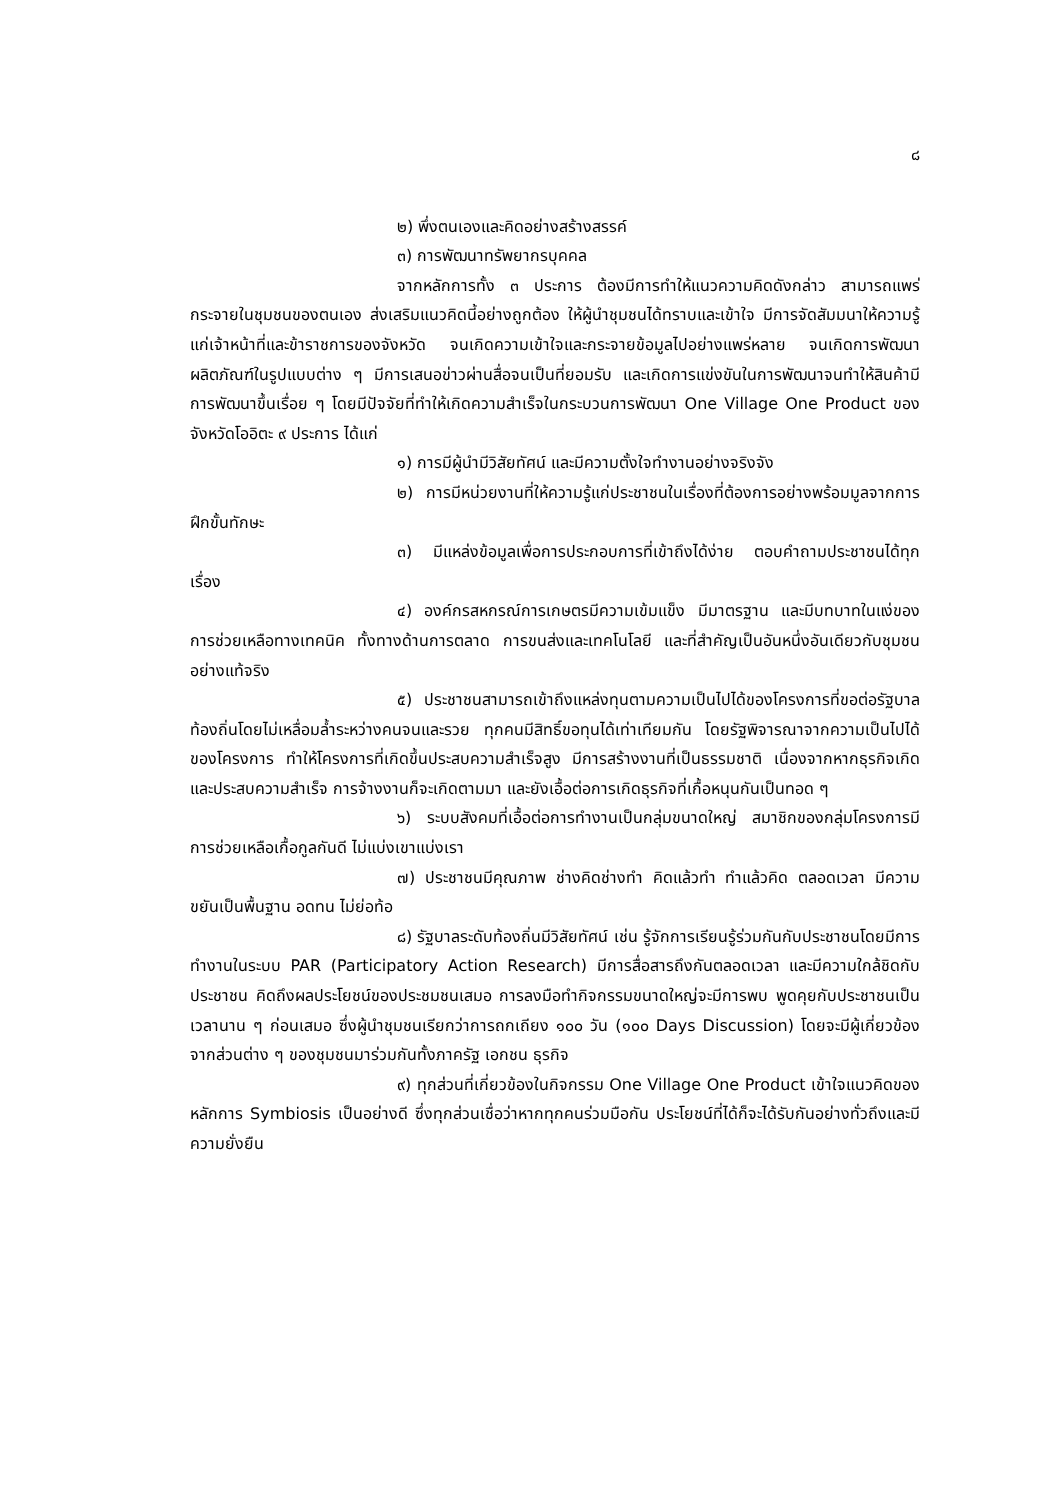๘
๒) พึ่งตนเองและคิดอย่างสร้างสรรค์
๓) การพัฒนาทรัพยากรบุคคล
จากหลักการทั้ง ๓ ประการ ต้องมีการทำให้แนวความคิดดังกล่าว สามารถแพร่กระจายในชุมชนของตนเอง ส่งเสริมแนวคิดนี้อย่างถูกต้อง ให้ผู้นำชุมชนได้ทราบและเข้าใจ มีการจัดสัมมนาให้ความรู้แก่เจ้าหน้าที่และข้าราชการของจังหวัด จนเกิดความเข้าใจและกระจายข้อมูลไปอย่างแพร่หลาย จนเกิดการพัฒนาผลิตภัณฑ์ในรูปแบบต่าง ๆ มีการเสนอข่าวผ่านสื่อจนเป็นที่ยอมรับ และเกิดการแข่งขันในการพัฒนาจนทำให้สินค้ามีการพัฒนาขึ้นเรื่อย ๆ โดยมีปัจจัยที่ทำให้เกิดความสำเร็จในกระบวนการพัฒนา One Village One Product ของจังหวัดโออิตะ ๙ ประการ ได้แก่
๑) การมีผู้นำมีวิสัยทัศน์ และมีความตั้งใจทำงานอย่างจริงจัง
๒) การมีหน่วยงานที่ให้ความรู้แก่ประชาชนในเรื่องที่ต้องการอย่างพร้อมมูลจากการฝึกขั้นทักษะ
๓) มีแหล่งข้อมูลเพื่อการประกอบการที่เข้าถึงได้ง่าย ตอบคำถามประชาชนได้ทุกเรื่อง
๔) องค์กรสหกรณ์การเกษตรมีความเข้มแข็ง มีมาตรฐาน และมีบทบาทในแง่ของการช่วยเหลือทางเทคนิค ทั้งทางด้านการตลาด การขนส่งและเทคโนโลยี และที่สำคัญเป็นอันหนึ่งอันเดียวกับชุมชนอย่างแท้จริง
๕) ประชาชนสามารถเข้าถึงแหล่งทุนตามความเป็นไปได้ของโครงการที่ขอต่อรัฐบาลท้องถิ่นโดยไม่เหลื่อมล้ำระหว่างคนจนและรวย ทุกคนมีสิทธิ์ขอทุนได้เท่าเทียมกัน โดยรัฐพิจารณาจากความเป็นไปได้ของโครงการ ทำให้โครงการที่เกิดขึ้นประสบความสำเร็จสูง มีการสร้างงานที่เป็นธรรมชาติ เนื่องจากหากธุรกิจเกิดและประสบความสำเร็จ การจ้างงานก็จะเกิดตามมา และยังเอื้อต่อการเกิดธุรกิจที่เกื้อหนุนกันเป็นทอด ๆ
๖) ระบบสังคมที่เอื้อต่อการทำงานเป็นกลุ่มขนาดใหญ่ สมาชิกของกลุ่มโครงการมีการช่วยเหลือเกื้อกูลกันดี ไม่แบ่งเขาแบ่งเรา
๗) ประชาชนมีคุณภาพ ช่างคิดช่างทำ คิดแล้วทำ ทำแล้วคิด ตลอดเวลา มีความขยันเป็นพื้นฐาน อดทน ไม่ย่อท้อ
๘) รัฐบาลระดับท้องถิ่นมีวิสัยทัศน์ เช่น รู้จักการเรียนรู้ร่วมกันกับประชาชนโดยมีการทำงานในระบบ PAR (Participatory Action Research) มีการสื่อสารถึงกันตลอดเวลา และมีความใกล้ชิดกับประชาชน คิดถึงผลประโยชน์ของประชมชนเสมอ การลงมือทำกิจกรรมขนาดใหญ่จะมีการพบ พูดคุยกับประชาชนเป็นเวลานาน ๆ ก่อนเสมอ ซึ่งผู้นำชุมชนเรียกว่าการถกเถียง ๑๐๐ วัน (๑๐๐ Days Discussion) โดยจะมีผู้เกี่ยวข้องจากส่วนต่าง ๆ ของชุมชนมาร่วมกันทั้งภาครัฐ เอกชน ธุรกิจ
๙) ทุกส่วนที่เกี่ยวข้องในกิจกรรม One Village One Product เข้าใจแนวคิดของหลักการ Symbiosis เป็นอย่างดี ซึ่งทุกส่วนเชื่อว่าหากทุกคนร่วมมือกัน ประโยชน์ที่ได้ก็จะได้รับกันอย่างทั่วถึงและมีความยั่งยืน